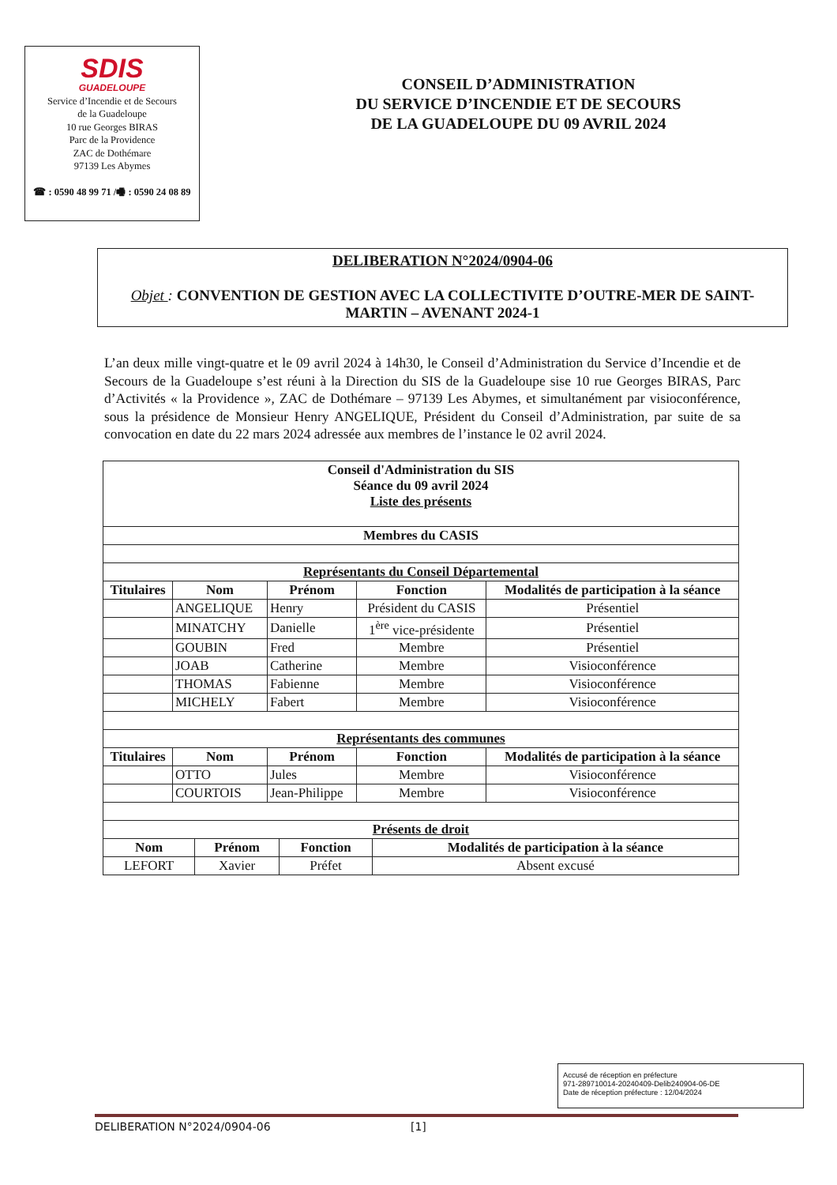SDIS
GUADELOUPE
Service d’Incendie et de Secours
de la Guadeloupe
10 rue Georges BIRAS
Parc de la Providence
ZAC de Dothémare
97139 Les Abymes
☎ : 0590 48 99 71 /🖷 : 0590 24 08 89
CONSEIL D’ADMINISTRATION
DU SERVICE D’INCENDIE ET DE SECOURS
DE LA GUADELOUPE DU 09 AVRIL 2024
DELIBERATION N°2024/0904-06
Objet : CONVENTION DE GESTION AVEC LA COLLECTIVITE D’OUTRE-MER DE SAINT-MARTIN – AVENANT 2024-1
L’an deux mille vingt-quatre et le 09 avril 2024 à 14h30, le Conseil d’Administration du Service d’Incendie et de Secours de la Guadeloupe s’est réuni à la Direction du SIS de la Guadeloupe sise 10 rue Georges BIRAS, Parc d’Activités « la Providence », ZAC de Dothémare – 97139 Les Abymes, et simultanément par visioconférence, sous la présidence de Monsieur Henry ANGELIQUE, Président du Conseil d’Administration, par suite de sa convocation en date du 22 mars 2024 adressée aux membres de l’instance le 02 avril 2024.
| Conseil d'Administration du SIS Séance du 09 avril 2024 Liste des présents | | | | |
| --- | --- | --- | --- | --- |
| Membres du CASIS | | | | |
| Représentants du Conseil Départemental | | | | |
| Titulaires | Nom | Prénom | Fonction | Modalités de participation à la séance |
| | ANGELIQUE | Henry | Président du CASIS | Présentiel |
| | MINATCHY | Danielle | 1<sup>ère</sup> vice-présidente | Présentiel |
| | GOUBIN | Fred | Membre | Présentiel |
| | JOAB | Catherine | Membre | Visioconférence |
| | THOMAS | Fabienne | Membre | Visioconférence |
| | MICHELY | Fabert | Membre | Visioconférence |
| Représentants des communes | | | | |
| Titulaires | Nom | Prénom | Fonction | Modalités de participation à la séance |
| | OTTO | Jules | Membre | Visioconférence |
| | COURTOIS | Jean-Philippe | Membre | Visioconférence |
| Présents de droit | | | | |
| Nom | Prénom | Fonction | Modalités de participation à la séance |
| --- | --- | --- | --- |
| LEFORT | Xavier | Préfet | Absent excusé |
Accusé de réception en préfecture
971-289710014-20240409-Delib240904-06-DE
Date de réception préfecture : 12/04/2024
DELIBERATION N°2024/0904-06 [1]